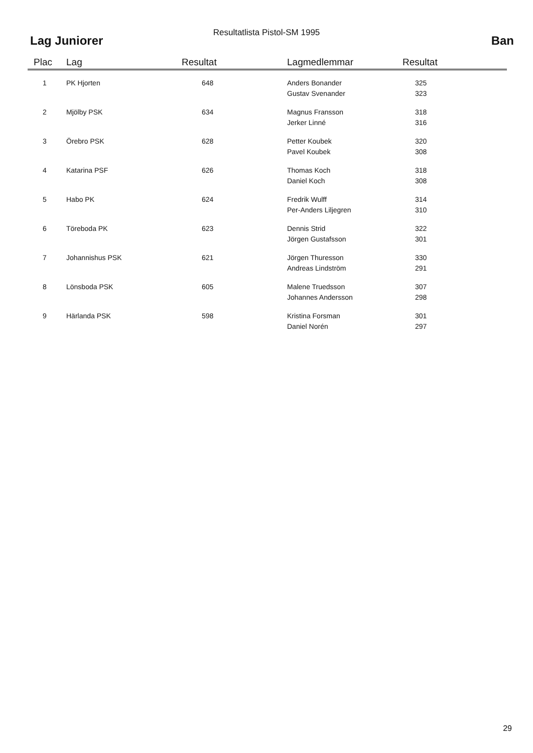Resultatlista Pistol-SM 1995
Lag Juniorer Ban
| Plac | Lag | Resultat | Lagmedlemmar | Resultat |
| --- | --- | --- | --- | --- |
| 1 | PK Hjorten | 648 | Anders Bonander | 325 |
| | | | Gustav Svenander | 323 |
| 2 | Mjölby PSK | 634 | Magnus Fransson | 318 |
| | | | Jerker Linné | 316 |
| 3 | Örebro PSK | 628 | Petter Koubek | 320 |
| | | | Pavel Koubek | 308 |
| 4 | Katarina PSF | 626 | Thomas Koch | 318 |
| | | | Daniel Koch | 308 |
| 5 | Habo PK | 624 | Fredrik Wulff | 314 |
| | | | Per-Anders Liljegren | 310 |
| 6 | Töreboda PK | 623 | Dennis Strid | 322 |
| | | | Jörgen Gustafsson | 301 |
| 7 | Johannishus PSK | 621 | Jörgen Thuresson | 330 |
| | | | Andreas Lindström | 291 |
| 8 | Lönsboda PSK | 605 | Malene Truedsson | 307 |
| | | | Johannes Andersson | 298 |
| 9 | Härlanda PSK | 598 | Kristina Forsman | 301 |
| | | | Daniel Norén | 297 |
29